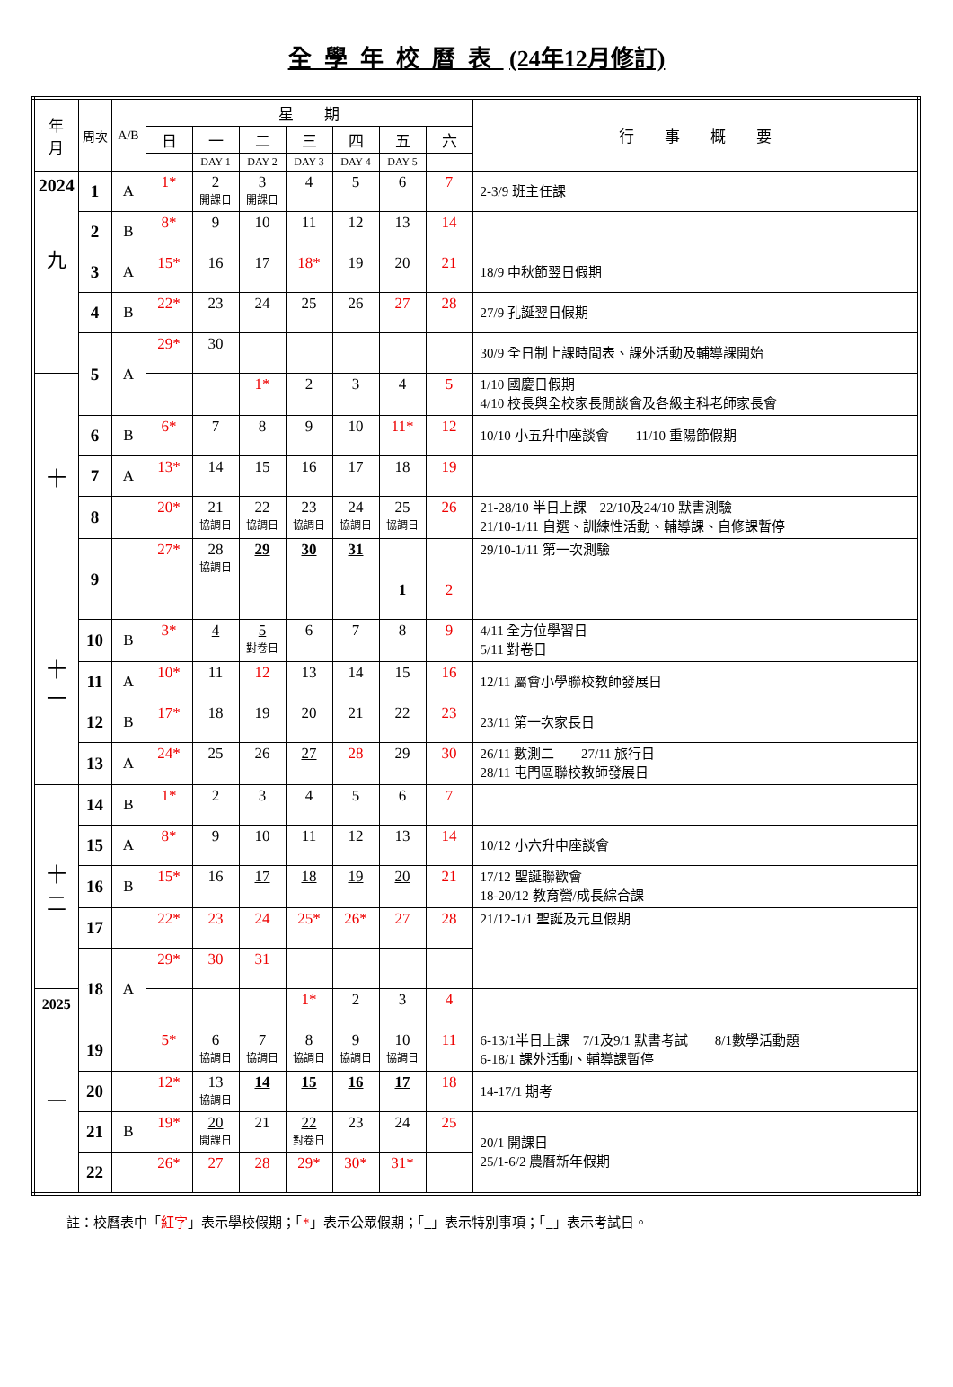全學年校曆表 (24年12月修訂)
| 年 月 | 周次 | A/B | 星 期 | | | | | | | 行 事 概 要 |
| --- | --- | --- | --- | --- | --- | --- | --- | --- | --- | --- |
| | | | 日 | 一 | 二 | 三 | 四 | 五 | 六 | |
| | | | | DAY 1 | DAY 2 | DAY 3 | DAY 4 | DAY 5 | | |
| 2024 九 | 1 | A | 1* | 2 開課日 | 3 開課日 | 4 | 5 | 6 | 7 | 2-3/9 班主任課 |
| | 2 | B | 8* | 9 | 10 | 11 | 12 | 13 | 14 | |
| | 3 | A | 15* | 16 | 17 | 18* | 19 | 20 | 21 | 18/9 中秋節翌日假期 |
| | 4 | B | 22* | 23 | 24 | 25 | 26 | 27 | 28 | 27/9 孔誕翌日假期 |
| | 5 | A | 29* | 30 | | | | | | 30/9 全日制上課時間表、課外活動及輔導課開始 |
| 十 | | | | | 1* | 2 | 3 | 4 | 5 | 1/10 國慶日假期 4/10 校長與全校家長閒談會及各級主科老師家長會 |
| | 6 | B | 6* | 7 | 8 | 9 | 10 | 11* | 12 | 10/10 小五升中座談會 11/10 重陽節假期 |
| | 7 | A | 13* | 14 | 15 | 16 | 17 | 18 | 19 | |
| | 8 | | 20* | 21 協調日 | 22 協調日 | 23 協調日 | 24 協調日 | 25 協調日 | 26 | 21-28/10 半日上課 22/10及24/10 默書測驗 21/10-1/11 自選、訓練性活動、輔導課、自修課暫停 |
| | 9 | | 27* | 28 協調日 | 29 | 30 | 31 | | | 29/10-1/11 第一次測驗 |
| 十 一 | | | | | | | | 1 | 2 | |
| | 10 | B | 3* | 4 | 5 對卷日 | 6 | 7 | 8 | 9 | 4/11 全方位學習日 5/11 對卷日 |
| | 11 | A | 10* | 11 | 12 | 13 | 14 | 15 | 16 | 12/11 屬會小學聯校教師發展日 |
| | 12 | B | 17* | 18 | 19 | 20 | 21 | 22 | 23 | 23/11 第一次家長日 |
| | 13 | A | 24* | 25 | 26 | 27 | 28 | 29 | 30 | 26/11 數測二 27/11 旅行日 28/11 屯門區聯校教師發展日 |
| 十 二 | 14 | B | 1* | 2 | 3 | 4 | 5 | 6 | 7 | |
| | 15 | A | 8* | 9 | 10 | 11 | 12 | 13 | 14 | 10/12 小六升中座談會 |
| | 16 | B | 15* | 16 | 17 | 18 | 19 | 20 | 21 | 17/12 聖誕聯歡會 18-20/12 教育營/成長綜合課 |
| | 17 | | 22* | 23 | 24 | 25* | 26* | 27 | 28 | 21/12-1/1 聖誕及元旦假期 |
| | 18 | A | 29* | 30 | 31 | | | | | |
| 2025 一 | | | | | | 1* | 2 | 3 | 4 | |
| | 19 | | 5* | 6 協調日 | 7 協調日 | 8 協調日 | 9 協調日 | 10 協調日 | 11 | 6-13/1半日上課 7/1及9/1 默書考試 8/1數學活動題 6-18/1 課外活動、輔導課暫停 |
| | 20 | | 12* | 13 協調日 | 14 | 15 | 16 | 17 | 18 | 14-17/1 期考 |
| | 21 | B | 19* | 20 開課日 | 21 | 22 對卷日 | 23 | 24 | 25 | 20/1 開課日 25/1-6/2 農曆新年假期 |
| | 22 | | 26* | 27 | 28 | 29* | 30* | 31* | | |
註：校曆表中「紅字」表示學校假期；「*」表示公眾假期；「 」表示特別事項；「 」表示考試日。